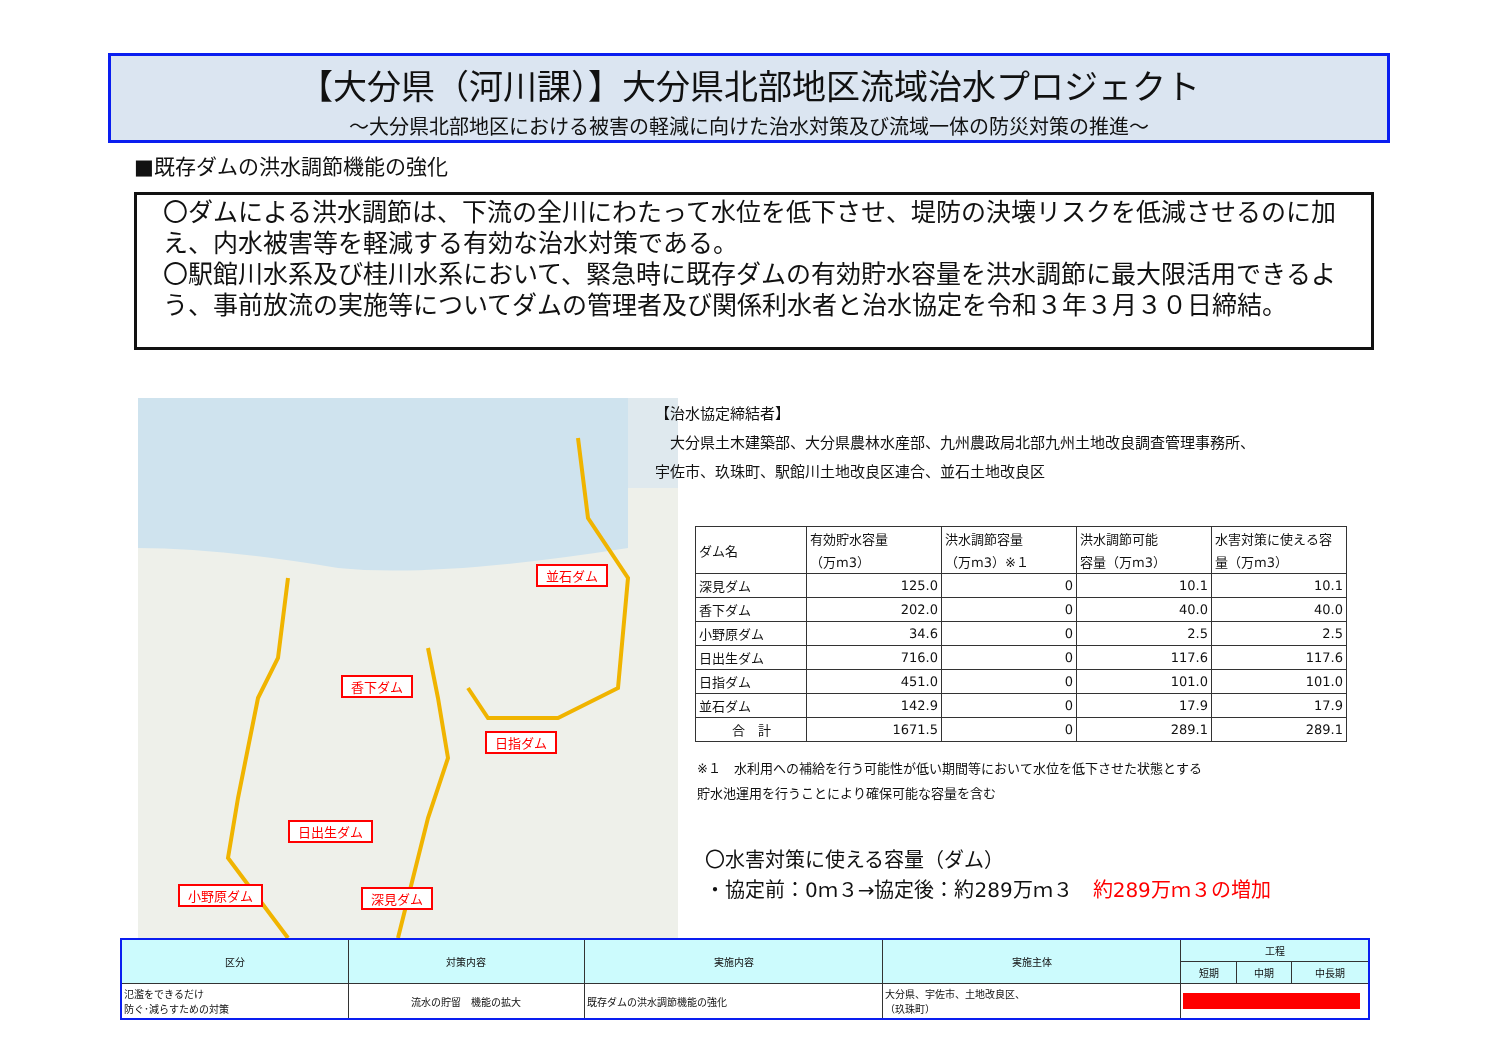【大分県（河川課）】大分県北部地区流域治水プロジェクト
～大分県北部地区における被害の軽減に向けた治水対策及び流域一体の防災対策の推進～
■既存ダムの洪水調節機能の強化
〇ダムによる洪水調節は、下流の全川にわたって水位を低下させ、堤防の決壊リスクを低減させるのに加え、内水被害等を軽減する有効な治水対策である。
〇駅館川水系及び桂川水系において、緊急時に既存ダムの有効貯水容量を洪水調節に最大限活用できるよう、事前放流の実施等についてダムの管理者及び関係利水者と治水協定を令和３年３月３０日締結。
並石ダム
香下ダム
日指ダム
日出生ダム
小野原ダム 深見ダム
【治水協定締結者】
　大分県土木建築部、大分県農林水産部、九州農政局北部九州土地改良調査管理事務所、
宇佐市、玖珠町、駅館川土地改良区連合、並石土地改良区
| ダム名 | 有効貯水容量 （万m3） | 洪水調節容量 （万m3）※１ | 洪水調節可能 容量（万m3） | 水害対策に使える容 量（万m3） |
| --- | --- | --- | --- | --- |
| 深見ダム | 125.0 | 0 | 10.1 | 10.1 |
| 香下ダム | 202.0 | 0 | 40.0 | 40.0 |
| 小野原ダム | 34.6 | 0 | 2.5 | 2.5 |
| 日出生ダム | 716.0 | 0 | 117.6 | 117.6 |
| 日指ダム | 451.0 | 0 | 101.0 | 101.0 |
| 並石ダム | 142.9 | 0 | 17.9 | 17.9 |
| 合 計 | 1671.5 | 0 | 289.1 | 289.1 |
※１　水利用への補給を行う可能性が低い期間等において水位を低下させた状態とする
貯水池運用を行うことにより確保可能な容量を含む
〇水害対策に使える容量（ダム）
・協定前：0ｍ３→協定後：約289万ｍ３　約289万ｍ３の増加
| 区分 | 対策内容 | 実施内容 | 実施主体 | 工程 | | |
| --- | --- | --- | --- | --- | --- | --- |
| | | | | 短期 | 中期 | 中長期 |
| 氾濫をできるだけ 防ぐ･減らすための対策 | 流水の貯留 機能の拡大 | 既存ダムの洪水調節機能の強化 | 大分県、宇佐市、土地改良区、 （玖珠町） | | | |